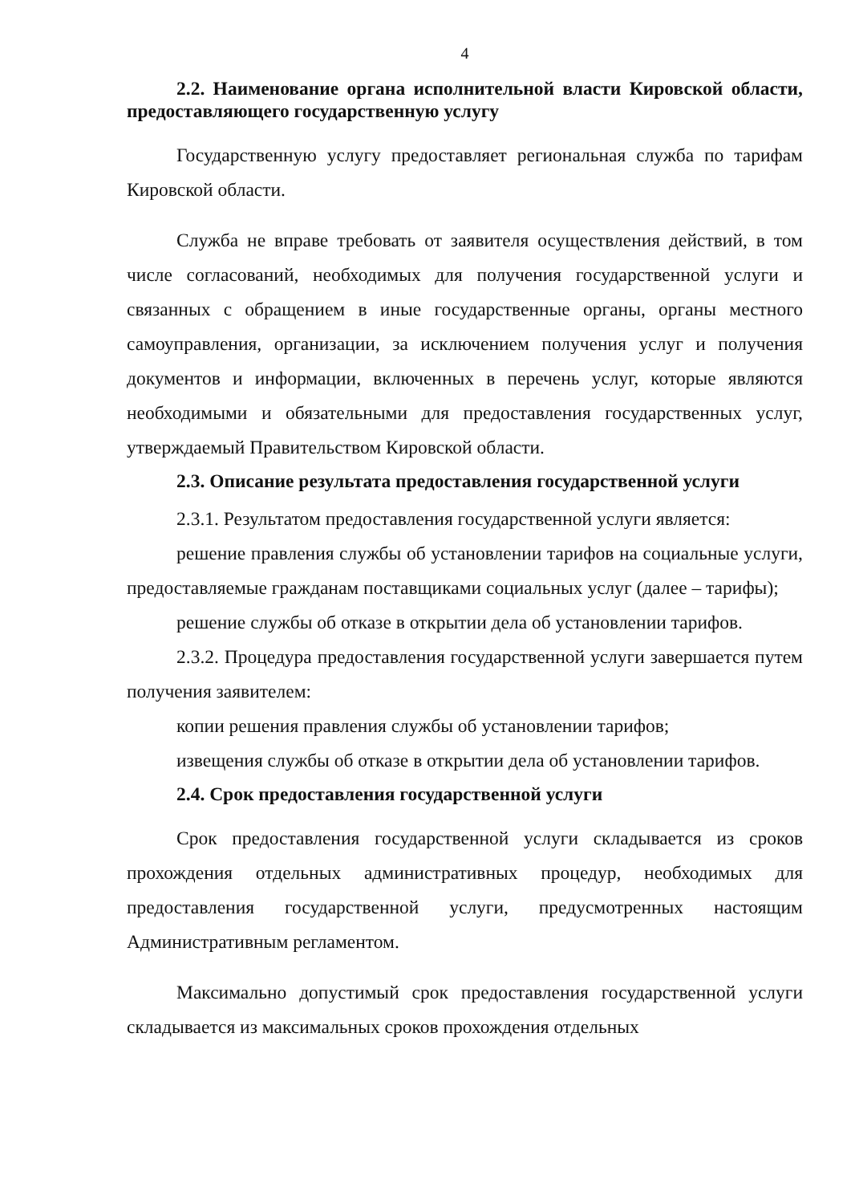4
2.2. Наименование органа исполнительной власти Кировской области, предоставляющего государственную услугу
Государственную услугу предоставляет региональная служба по тарифам Кировской области.
Служба не вправе требовать от заявителя осуществления действий, в том числе согласований, необходимых для получения государственной услуги и связанных с обращением в иные государственные органы, органы местного самоуправления, организации, за исключением получения услуг и получения документов и информации, включенных в перечень услуг, которые являются необходимыми и обязательными для предоставления государственных услуг, утверждаемый Правительством Кировской области.
2.3. Описание результата предоставления государственной услуги
2.3.1. Результатом предоставления государственной услуги является:
решение правления службы об установлении тарифов на социальные услуги, предоставляемые гражданам поставщиками социальных услуг (далее – тарифы);
решение службы об отказе в открытии дела об установлении тарифов.
2.3.2. Процедура предоставления государственной услуги завершается путем получения заявителем:
копии решения правления службы об установлении тарифов;
извещения службы об отказе в открытии дела об установлении тарифов.
2.4. Срок предоставления государственной услуги
Срок предоставления государственной услуги складывается из сроков прохождения отдельных административных процедур, необходимых для предоставления государственной услуги, предусмотренных настоящим Административным регламентом.
Максимально допустимый срок предоставления государственной услуги складывается из максимальных сроков прохождения отдельных